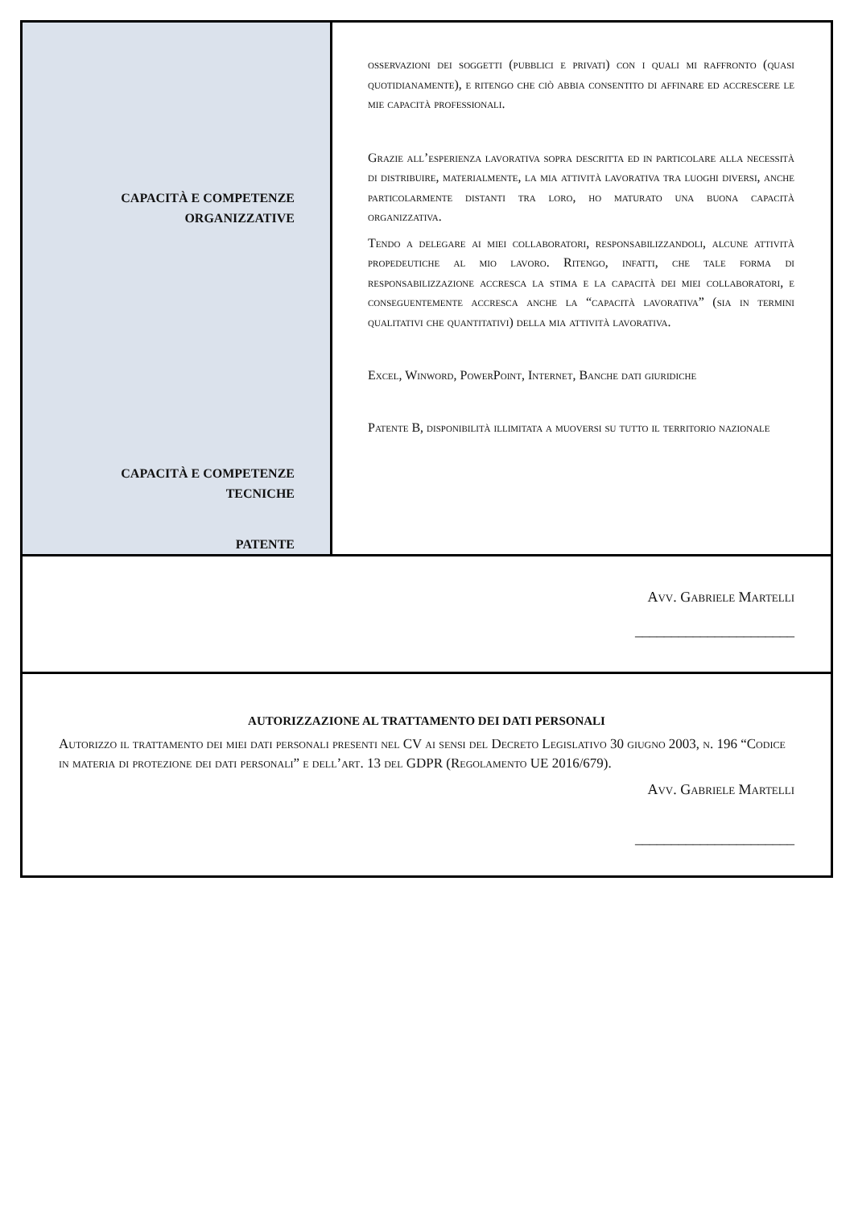| CAPACITÀ E COMPETENZE ORGANIZZATIVE CAPACITÀ E COMPETENZE TECNICHE PATENTE | osservazioni dei soggetti (pubblici e privati) con i quali mi raffronto (quasi quotidianamente), e ritengo che ciò abbia consentito di affinare ed accrescere le mie capacità professionali. Grazie all’esperienza lavorativa sopra descritta ed in particolare alla necessità di distribuire, materialmente, la mia attività lavorativa tra luoghi diversi, anche particolarmente distanti tra loro, ho maturato una buona capacità organizzativa. Tendo a delegare ai miei collaboratori, responsabilizzandoli, alcune attività propedeutiche al mio lavoro. Ritengo, infatti, che tale forma di responsabilizzazione accresca la stima e la capacità dei miei collaboratori, e conseguentemente accresca anche la “capacità lavorativa” (sia in termini qualitativi che quantitativi) della mia attività lavorativa. Excel, Winword, PowerPoint, Internet, Banche dati giuridiche Patente B, disponibilità illimitata a muoversi su tutto il territorio nazionale |
| Avv. Gabriele Martelli ______________________ | |
| AUTORIZZAZIONE AL TRATTAMENTO DEI DATI PERSONALI Autorizzo il trattamento dei miei dati personali presenti nel CV ai sensi del Decreto Legislativo 30 giugno 2003, n. 196 “Codice in materia di protezione dei dati personali” e dell’art. 13 del GDPR (Regolamento UE 2016/679). Avv. Gabriele Martelli ______________________ | |